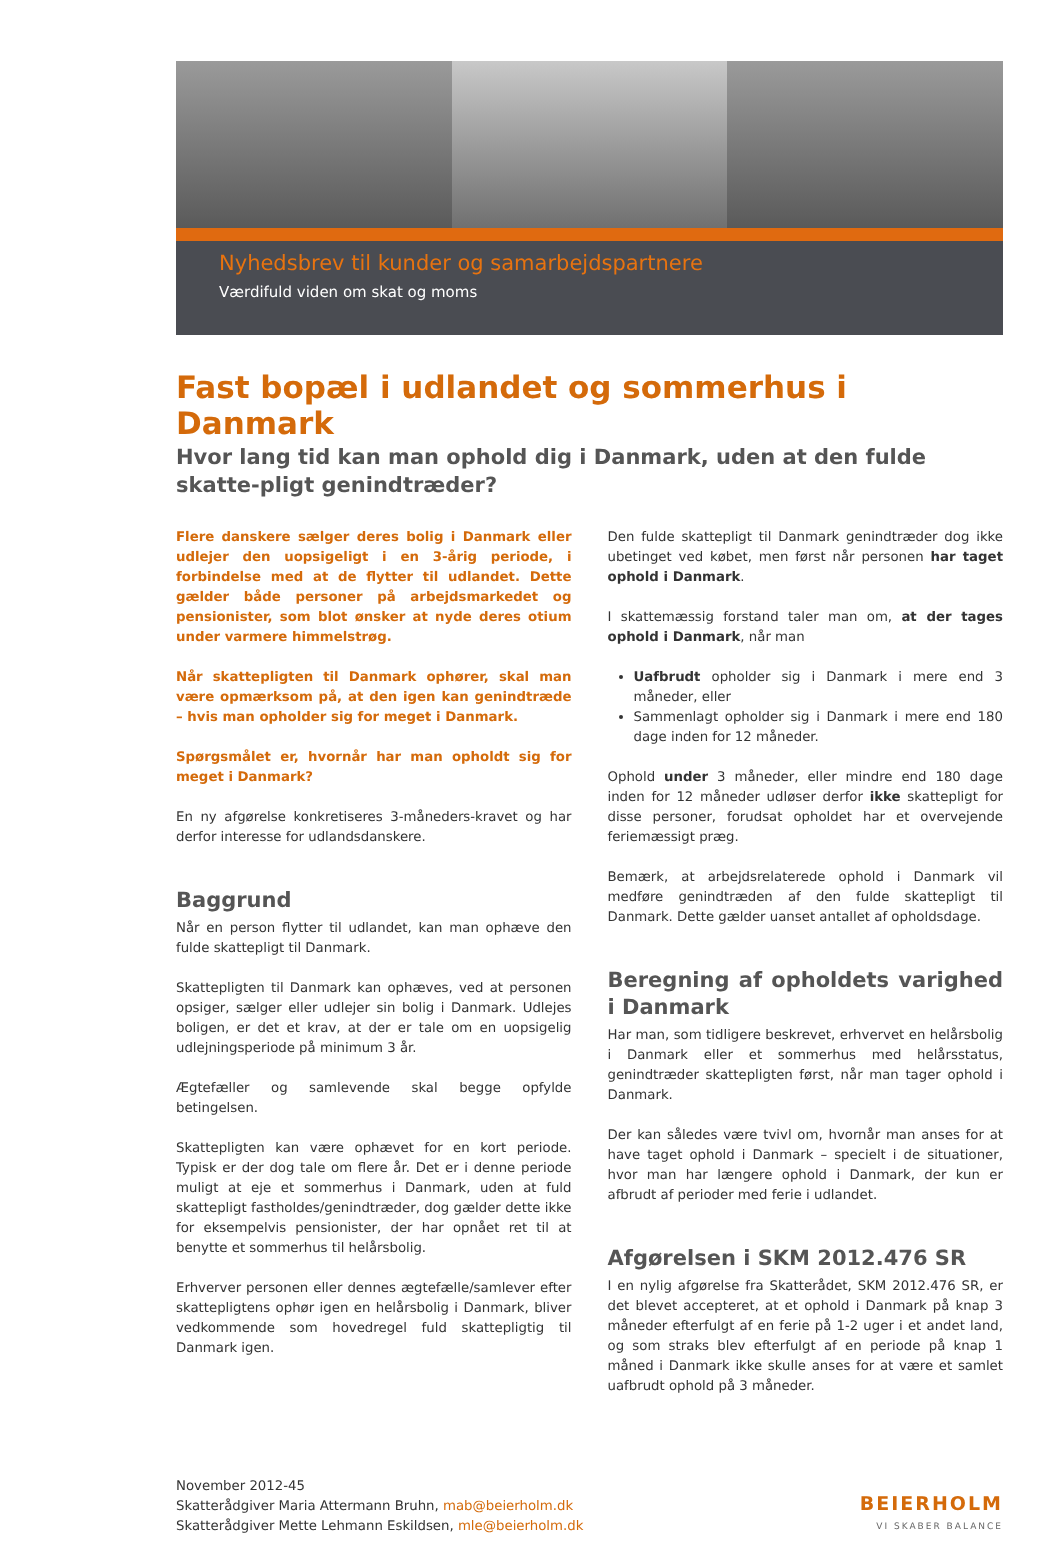Nyhedsbrev til kunder og samarbejdspartnere
Værdifuld viden om skat og moms
Fast bopæl i udlandet og sommerhus i Danmark
Hvor lang tid kan man ophold dig i Danmark, uden at den fulde skatte-pligt genindtræder?
Flere danskere sælger deres bolig i Danmark eller udlejer den uopsigeligt i en 3-årig periode, i forbindelse med at de flytter til udlandet. Dette gælder både personer på arbejdsmarkedet og pensionister, som blot ønsker at nyde deres otium under varmere himmelstrøg.
Når skattepligten til Danmark ophører, skal man være opmærksom på, at den igen kan genindtræde – hvis man opholder sig for meget i Danmark.
Spørgsmålet er, hvornår har man opholdt sig for meget i Danmark?
En ny afgørelse konkretiseres 3-måneders-kravet og har derfor interesse for udlandsdanskere.
Baggrund
Når en person flytter til udlandet, kan man ophæve den fulde skattepligt til Danmark.
Skattepligten til Danmark kan ophæves, ved at personen opsiger, sælger eller udlejer sin bolig i Danmark. Udlejes boligen, er det et krav, at der er tale om en uopsigelig udlejningsperiode på minimum 3 år.
Ægtefæller og samlevende skal begge opfylde betingelsen.
Skattepligten kan være ophævet for en kort periode. Typisk er der dog tale om flere år. Det er i denne periode muligt at eje et sommerhus i Danmark, uden at fuld skattepligt fastholdes/genindtræder, dog gælder dette ikke for eksempelvis pensionister, der har opnået ret til at benytte et sommerhus til helårsbolig.
Erhverver personen eller dennes ægtefælle/samlever efter skattepligtens ophør igen en helårsbolig i Danmark, bliver vedkommende som hovedregel fuld skattepligtig til Danmark igen.
Den fulde skattepligt til Danmark genindtræder dog ikke ubetinget ved købet, men først når personen har taget ophold i Danmark.
I skattemæssig forstand taler man om, at der tages ophold i Danmark, når man
Uafbrudt opholder sig i Danmark i mere end 3 måneder, eller
Sammenlagt opholder sig i Danmark i mere end 180 dage inden for 12 måneder.
Ophold under 3 måneder, eller mindre end 180 dage inden for 12 måneder udløser derfor ikke skattepligt for disse personer, forudsat opholdet har et overvejende feriemæssigt præg.
Bemærk, at arbejdsrelaterede ophold i Danmark vil medføre genindtræden af den fulde skattepligt til Danmark. Dette gælder uanset antallet af opholdsdage.
Beregning af opholdets varighed i Danmark
Har man, som tidligere beskrevet, erhvervet en helårsbolig i Danmark eller et sommerhus med helårsstatus, genindtræder skattepligten først, når man tager ophold i Danmark.
Der kan således være tvivl om, hvornår man anses for at have taget ophold i Danmark – specielt i de situationer, hvor man har længere ophold i Danmark, der kun er afbrudt af perioder med ferie i udlandet.
Afgørelsen i SKM 2012.476 SR
I en nylig afgørelse fra Skatterådet, SKM 2012.476 SR, er det blevet accepteret, at et ophold i Danmark på knap 3 måneder efterfulgt af en ferie på 1-2 uger i et andet land, og som straks blev efterfulgt af en periode på knap 1 måned i Danmark ikke skulle anses for at være et samlet uafbrudt ophold på 3 måneder.
November 2012-45
Skatterådgiver Maria Attermann Bruhn, mab@beierholm.dk
Skatterådgiver Mette Lehmann Eskildsen, mle@beierholm.dk
BEIERHOLM
VI SKABER BALANCE